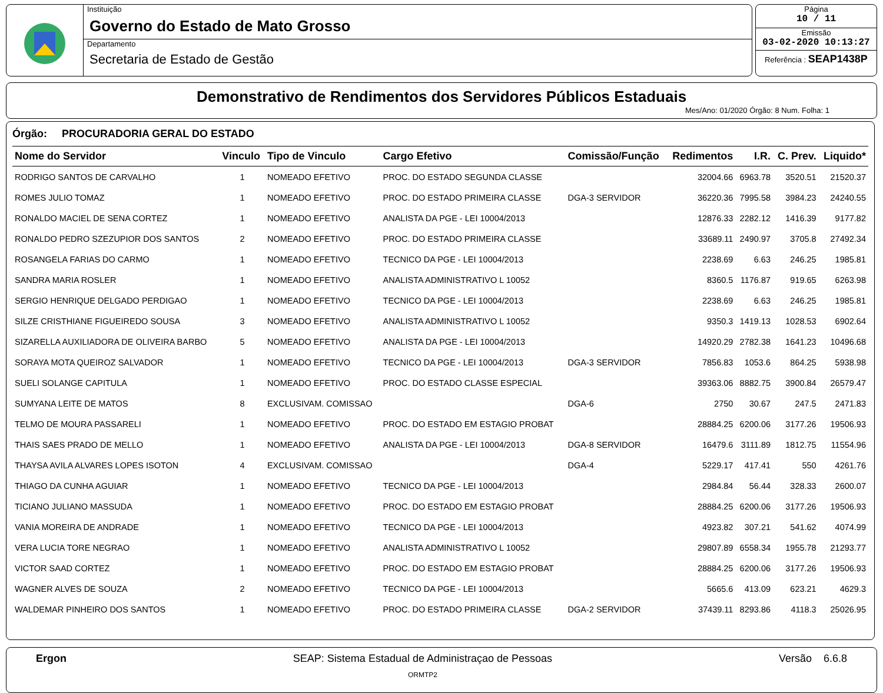Instituição
Governo do Estado de Mato Grosso
Departamento
Secretaria de Estado de Gestão
Página
10 / 11
Emissão
03-02-2020 10:13:27
Referência : SEAP1438P
Demonstrativo de Rendimentos dos Servidores Públicos Estaduais
Mes/Ano: 01/2020 Órgão: 8 Num. Folha: 1
Órgão: PROCURADORIA GERAL DO ESTADO
| Nome do Servidor | Vinculo | Tipo de Vinculo | Cargo Efetivo | Comissão/Função | Redimentos | I.R. | C. Prev. | Liquido* |
| --- | --- | --- | --- | --- | --- | --- | --- | --- |
| RODRIGO SANTOS DE CARVALHO | 1 | NOMEADO EFETIVO | PROC. DO ESTADO SEGUNDA CLASSE | | 32004.66 | 6963.78 | 3520.51 | 21520.37 |
| ROMES JULIO TOMAZ | 1 | NOMEADO EFETIVO | PROC. DO ESTADO PRIMEIRA CLASSE | DGA-3 SERVIDOR | 36220.36 | 7995.58 | 3984.23 | 24240.55 |
| RONALDO MACIEL DE SENA CORTEZ | 1 | NOMEADO EFETIVO | ANALISTA DA PGE - LEI 10004/2013 | | 12876.33 | 2282.12 | 1416.39 | 9177.82 |
| RONALDO PEDRO SZEZUPIOR DOS SANTOS | 2 | NOMEADO EFETIVO | PROC. DO ESTADO PRIMEIRA CLASSE | | 33689.11 | 2490.97 | 3705.8 | 27492.34 |
| ROSANGELA FARIAS DO CARMO | 1 | NOMEADO EFETIVO | TECNICO DA PGE - LEI 10004/2013 | | 2238.69 | 6.63 | 246.25 | 1985.81 |
| SANDRA MARIA ROSLER | 1 | NOMEADO EFETIVO | ANALISTA ADMINISTRATIVO L 10052 | | 8360.5 | 1176.87 | 919.65 | 6263.98 |
| SERGIO HENRIQUE DELGADO PERDIGAO | 1 | NOMEADO EFETIVO | TECNICO DA PGE - LEI 10004/2013 | | 2238.69 | 6.63 | 246.25 | 1985.81 |
| SILZE CRISTHIANE FIGUEIREDO SOUSA | 3 | NOMEADO EFETIVO | ANALISTA ADMINISTRATIVO L 10052 | | 9350.3 | 1419.13 | 1028.53 | 6902.64 |
| SIZARELLA AUXILIADORA DE OLIVEIRA BARBO | 5 | NOMEADO EFETIVO | ANALISTA DA PGE - LEI 10004/2013 | | 14920.29 | 2782.38 | 1641.23 | 10496.68 |
| SORAYA MOTA QUEIROZ SALVADOR | 1 | NOMEADO EFETIVO | TECNICO DA PGE - LEI 10004/2013 | DGA-3 SERVIDOR | 7856.83 | 1053.6 | 864.25 | 5938.98 |
| SUELI SOLANGE CAPITULA | 1 | NOMEADO EFETIVO | PROC. DO ESTADO CLASSE ESPECIAL | | 39363.06 | 8882.75 | 3900.84 | 26579.47 |
| SUMYANA LEITE DE MATOS | 8 | EXCLUSIVAM. COMISSAO | | DGA-6 | 2750 | 30.67 | 247.5 | 2471.83 |
| TELMO DE MOURA PASSARELI | 1 | NOMEADO EFETIVO | PROC. DO ESTADO EM ESTAGIO PROBAT | | 28884.25 | 6200.06 | 3177.26 | 19506.93 |
| THAIS SAES PRADO DE MELLO | 1 | NOMEADO EFETIVO | ANALISTA DA PGE - LEI 10004/2013 | DGA-8 SERVIDOR | 16479.6 | 3111.89 | 1812.75 | 11554.96 |
| THAYSA AVILA ALVARES LOPES ISOTON | 4 | EXCLUSIVAM. COMISSAO | | DGA-4 | 5229.17 | 417.41 | 550 | 4261.76 |
| THIAGO DA CUNHA AGUIAR | 1 | NOMEADO EFETIVO | TECNICO DA PGE - LEI 10004/2013 | | 2984.84 | 56.44 | 328.33 | 2600.07 |
| TICIANO JULIANO MASSUDA | 1 | NOMEADO EFETIVO | PROC. DO ESTADO EM ESTAGIO PROBAT | | 28884.25 | 6200.06 | 3177.26 | 19506.93 |
| VANIA MOREIRA DE ANDRADE | 1 | NOMEADO EFETIVO | TECNICO DA PGE - LEI 10004/2013 | | 4923.82 | 307.21 | 541.62 | 4074.99 |
| VERA LUCIA TORE NEGRAO | 1 | NOMEADO EFETIVO | ANALISTA ADMINISTRATIVO L 10052 | | 29807.89 | 6558.34 | 1955.78 | 21293.77 |
| VICTOR SAAD CORTEZ | 1 | NOMEADO EFETIVO | PROC. DO ESTADO EM ESTAGIO PROBAT | | 28884.25 | 6200.06 | 3177.26 | 19506.93 |
| WAGNER ALVES DE SOUZA | 2 | NOMEADO EFETIVO | TECNICO DA PGE - LEI 10004/2013 | | 5665.6 | 413.09 | 623.21 | 4629.3 |
| WALDEMAR PINHEIRO DOS SANTOS | 1 | NOMEADO EFETIVO | PROC. DO ESTADO PRIMEIRA CLASSE | DGA-2 SERVIDOR | 37439.11 | 8293.86 | 4118.3 | 25026.95 |
Ergon SEAP: Sistema Estadual de Administraçao de Pessoas
ORMTP2
Versão 6.6.8